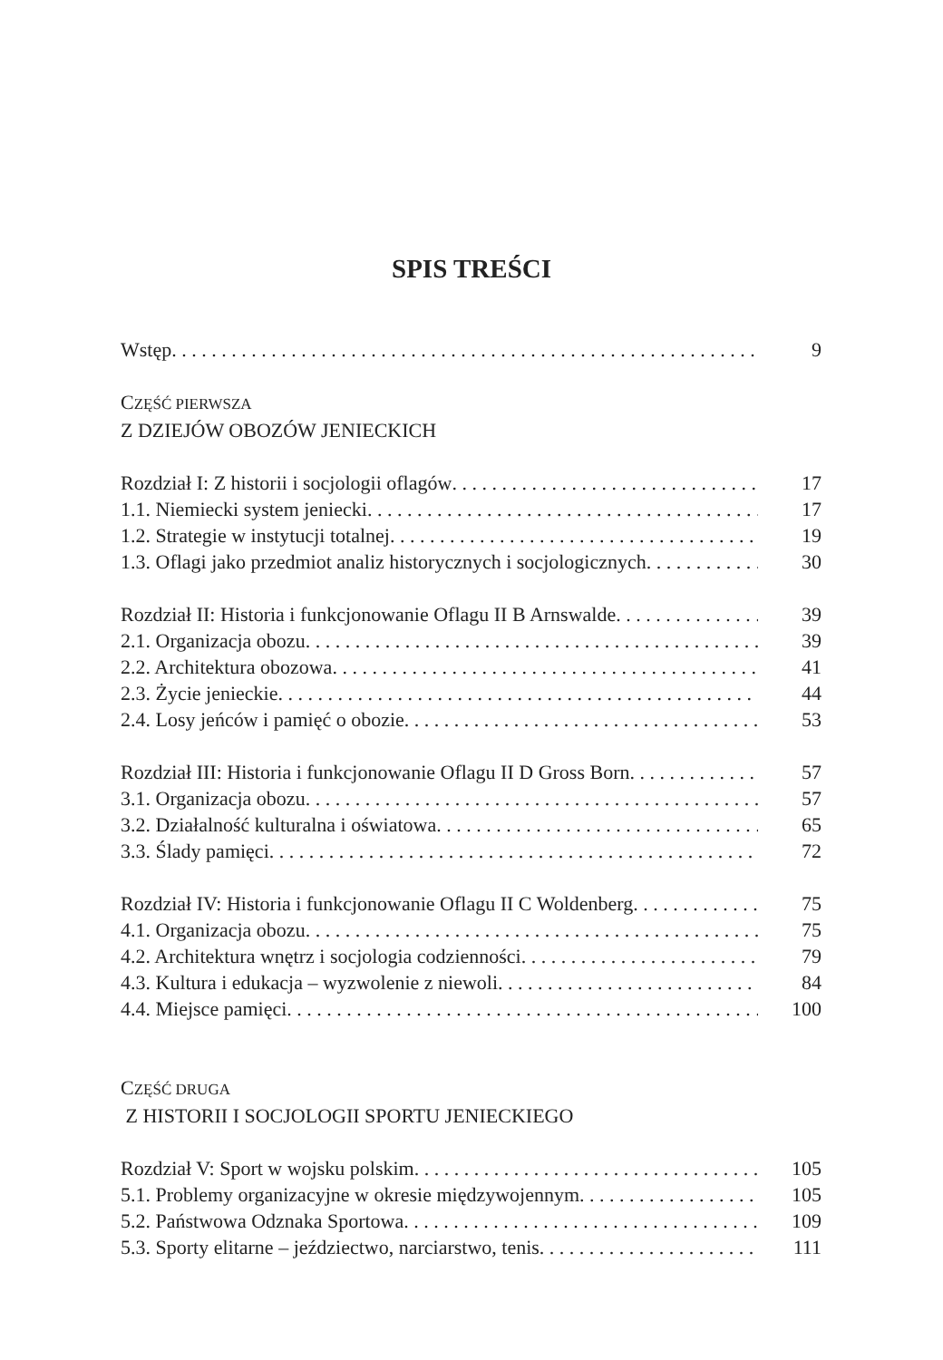SPIS TREŚCI
Wstęp 9
CZĘŚĆ PIERWSZA
Z DZIEJÓW OBOZÓW JENIECKICH
Rozdział I: Z historii i socjologii oflagów 17
1.1. Niemiecki system jeniecki 17
1.2. Strategie w instytucji totalnej 19
1.3. Oflagi jako przedmiot analiz historycznych i socjologicznych 30
Rozdział II: Historia i funkcjonowanie Oflagu II B Arnswalde 39
2.1. Organizacja obozu 39
2.2. Architektura obozowa 41
2.3. Życie jenieckie 44
2.4. Losy jeńców i pamięć o obozie 53
Rozdział III: Historia i funkcjonowanie Oflagu II D Gross Born 57
3.1. Organizacja obozu 57
3.2. Działalność kulturalna i oświatowa 65
3.3. Ślady pamięci 72
Rozdział IV: Historia i funkcjonowanie Oflagu II C Woldenberg 75
4.1. Organizacja obozu 75
4.2. Architektura wnętrz i socjologia codzienności 79
4.3. Kultura i edukacja – wyzwolenie z niewoli 84
4.4. Miejsce pamięci 100
CZĘŚĆ DRUGA
Z HISTORII I SOCJOLOGII SPORTU JENIECKIEGO
Rozdział V: Sport w wojsku polskim 105
5.1. Problemy organizacyjne w okresie międzywojennym 105
5.2. Państwowa Odznaka Sportowa 109
5.3. Sporty elitarne – jeździectwo, narciarstwo, tenis 111